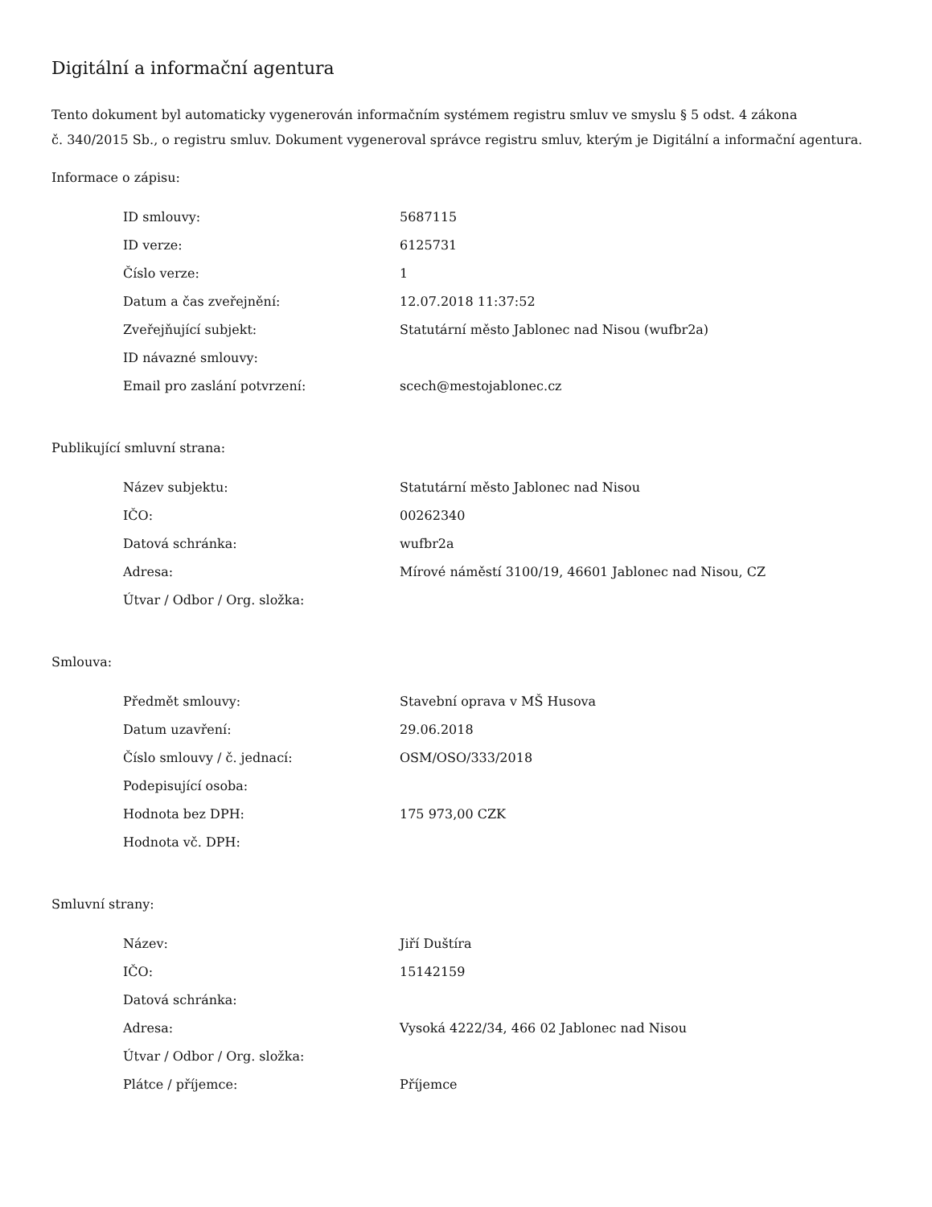Digitální a informační agentura
Tento dokument byl automaticky vygenerován informačním systémem registru smluv ve smyslu § 5 odst. 4 zákona
č. 340/2015 Sb., o registru smluv. Dokument vygeneroval správce registru smluv, kterým je Digitální a informační agentura.
Informace o zápisu:
| ID smlouvy: | 5687115 |
| ID verze: | 6125731 |
| Číslo verze: | 1 |
| Datum a čas zveřejnění: | 12.07.2018 11:37:52 |
| Zveřejňující subjekt: | Statutární město Jablonec nad Nisou (wufbr2a) |
| ID návazné smlouvy: | |
| Email pro zaslání potvrzení: | scech@mestojablonec.cz |
Publikující smluvní strana:
| Název subjektu: | Statutární město Jablonec nad Nisou |
| IČO: | 00262340 |
| Datová schránka: | wufbr2a |
| Adresa: | Mírové náměstí 3100/19, 46601 Jablonec nad Nisou, CZ |
| Útvar / Odbor / Org. složka: | |
Smlouva:
| Předmět smlouvy: | Stavební oprava v MŠ Husova |
| Datum uzavření: | 29.06.2018 |
| Číslo smlouvy / č. jednací: | OSM/OSO/333/2018 |
| Podepisující osoba: | |
| Hodnota bez DPH: | 175 973,00 CZK |
| Hodnota vč. DPH: | |
Smluvní strany:
| Název: | Jiří Duštíra |
| IČO: | 15142159 |
| Datová schránka: | |
| Adresa: | Vysoká 4222/34, 466 02 Jablonec nad Nisou |
| Útvar / Odbor / Org. složka: | |
| Plátce / příjemce: | Příjemce |